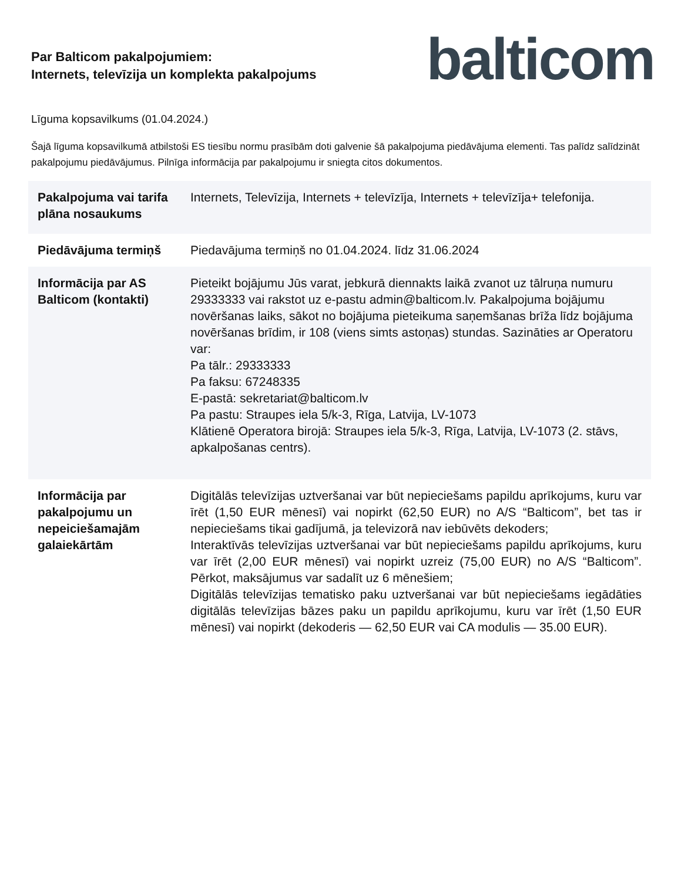Par Balticom pakalpojumiem:
Internets, televīzija un komplekta pakalpojums
balticom
Līguma kopsavilkums (01.04.2024.)
Šajā līguma kopsavilkumā atbilstoši ES tiesību normu prasībām doti galvenie šā pakalpojuma piedāvājuma elementi. Tas palīdz salīdzināt pakalpojumu piedāvājumus. Pilnīga informācija par pakalpojumu ir sniegta citos dokumentos.
| Pakalpojuma vai tarifa plāna nosaukums | Internets, Televīzija, Internets + televīzīja, Internets + televīzīja+ telefonija. |
| Piedāvājuma termiņš | Piedavājuma termiņš no 01.04.2024. līdz 31.06.2024 |
| Informācija par AS Balticom (kontakti) | Pieteikt bojājumu Jūs varat, jebkurā diennakts laikā zvanot uz tālruņa numuru 29333333 vai rakstot uz e-pastu admin@balticom.lv. Pakalpojuma bojājumu novēršanas laiks, sākot no bojājuma pieteikuma saņemšanas brīža līdz bojājuma novēršanas brīdim, ir 108 (viens simts astoņas) stundas. Sazināties ar Operatoru var: Pa tālr.: 29333333 Pa faksu: 67248335 E-pastā: sekretariat@balticom.lv Pa pastu: Straupes iela 5/k-3, Rīga, Latvija, LV-1073 Klātienē Operatora birojā: Straupes iela 5/k-3, Rīga, Latvija, LV-1073 (2. stāvs, apkalpošanas centrs). |
| Informācija par pakalpojumu un nepeiciešamajām galaiekārtām | Digitālās televīzijas uztveršanai var būt nepieciešams papildu aprīkojums, kuru var īrēt (1,50 EUR mēnesī) vai nopirkt (62,50 EUR) no A/S “Balticom”, bet tas ir nepieciešams tikai gadījumā, ja televizorā nav iebūvēts dekoders; Interaktīvās televīzijas uztveršanai var būt nepieciešams papildu aprīkojums, kuru var īrēt (2,00 EUR mēnesī) vai nopirkt uzreiz (75,00 EUR) no A/S “Balticom”. Pērkot, maksājumus var sadalīt uz 6 mēnešiem; Digitālās televīzijas tematisko paku uztveršanai var būt nepieciešams iegādāties digitālās televīzijas bāzes paku un papildu aprīkojumu, kuru var īrēt (1,50 EUR mēnesī) vai nopirkt (dekoderis — 62,50 EUR vai CA modulis — 35.00 EUR). |